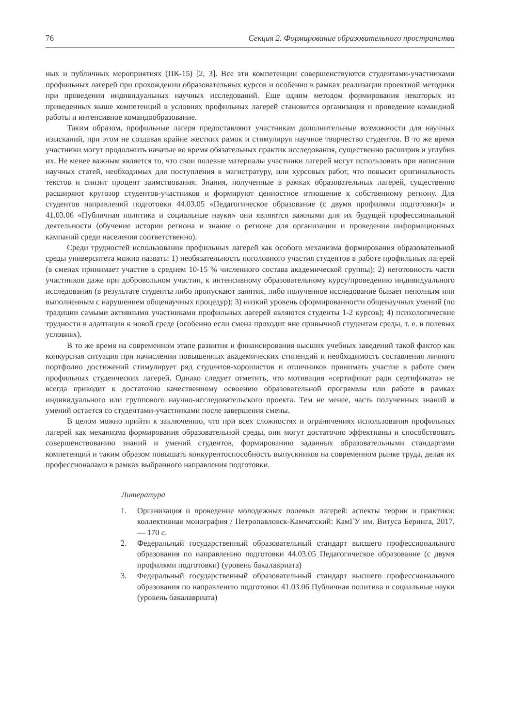76 Секция 2. Формирование образовательного пространства
ных и публичных мероприятиях (ПК-15) [2, 3]. Все эти компетенции совершенствуются студентами-участниками профильных лагерей при прохождении образовательных курсов и особенно в рамках реализации проектной методики при проведении индивидуальных научных исследований. Еще одним методом формирования некоторых из приведенных выше компетенций в условиях профильных лагерей становится организация и проведение командной работы и интенсивное командообразование.
Таким образом, профильные лагеря предоставляют участникам дополнительные возможности для научных изысканий, при этом не создавая крайне жестких рамок и стимулируя научное творчество студентов. В то же время участники могут продолжить начатые во время обязательных практик исследования, существенно расширив и углубив их. Не менее важным является то, что свои полевые материалы участники лагерей могут использовать при написании научных статей, необходимых для поступления в магистратуру, или курсовых работ, что повысит оригинальность текстов и снизит процент заимствования. Знания, полученные в рамках образовательных лагерей, существенно расширяют кругозор студентов-участников и формируют ценностное отношение к собственному региону. Для студентов направлений подготовки 44.03.05 «Педагогическое образование (с двумя профилями подготовки)» и 41.03.06 «Публичная политика и социальные науки» они являются важными для их будущей профессиональной деятельности (обучение истории региона и знание о регионе для организации и проведения информационных кампаний среди населения соответственно).
Среди трудностей использования профильных лагерей как особого механизма формирования образовательной среды университета можно назвать: 1) необязательность поголовного участия студентов в работе профильных лагерей (в сменах принимает участие в среднем 10-15 % численного состава академической группы); 2) неготовность части участников даже при добровольном участии, к интенсивному образовательному курсу/проведению индивидуального исследования (в результате студенты либо пропускают занятия, либо полученное исследование бывает неполным или выполненным с нарушением общенаучных процедур); 3) низкий уровень сформированности общенаучных умений (по традиции самыми активными участниками профильных лагерей являются студенты 1-2 курсов); 4) психологические трудности в адаптации к новой среде (особенно если смена проходит вне привычной студентам среды, т. е. в полевых условиях).
В то же время на современном этапе развития и финансирования высших учебных заведений такой фактор как конкурсная ситуация при начислении повышенных академических стипендий и необходимость составления личного портфолио достижений стимулирует ряд студентов-хорошистов и отличников принимать участие в работе смен профильных студенческих лагерей. Однако следует отметить, что мотивация «сертификат ради сертификата» не всегда приводит к достаточно качественному освоению образовательной программы или работе в рамках индивидуального или группового научно-исследовательского проекта. Тем не менее, часть полученных знаний и умений остается со студентами-участниками после завершения смены.
В целом можно прийти к заключению, что при всех сложностях и ограничениях использования профильных лагерей как механизма формирования образовательной среды, они могут достаточно эффективны и способствовать совершенствованию знаний и умений студентов, формированию заданных образовательными стандартами компетенций и таким образом повышать конкурентоспособность выпускников на современном рынке труда, делая их профессионалами в рамках выбранного направления подготовки.
Литература
1. Организация и проведение молодежных полевых лагерей: аспекты теории и практики: коллективная монография / Петропавловск-Камчатский: КамГУ им. Витуса Беринга, 2017. — 170 с.
2. Федеральный государственный образовательный стандарт высшего профессионального образования по направлению подготовки 44.03.05 Педагогическое образование (с двумя профилями подготовки) (уровень бакалавриата)
3. Федеральный государственный образовательный стандарт высшего профессионального образования по направлению подготовки 41.03.06 Публичная политика и социальные науки (уровень бакалавриата)